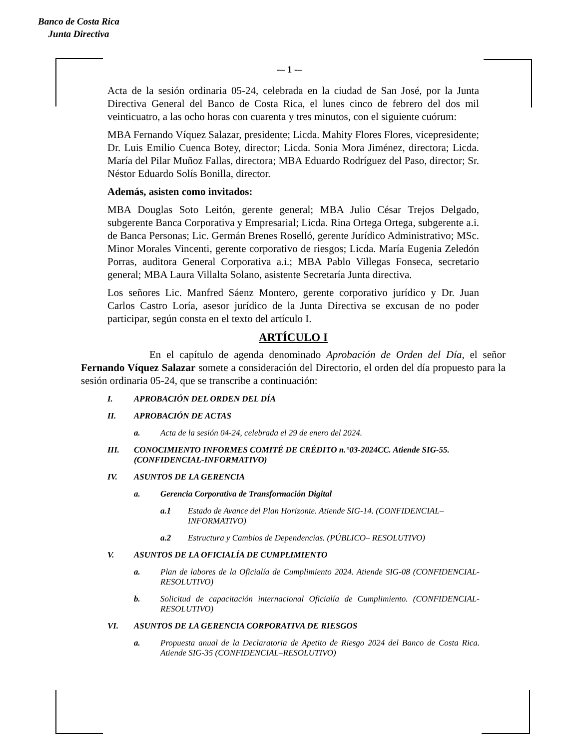Banco de Costa Rica
Junta Directiva
-– 1 -–
Acta de la sesión ordinaria 05-24, celebrada en la ciudad de San José, por la Junta Directiva General del Banco de Costa Rica, el lunes cinco de febrero del dos mil veinticuatro, a las ocho horas con cuarenta y tres minutos, con el siguiente cuórum:
MBA Fernando Víquez Salazar, presidente; Licda. Mahity Flores Flores, vicepresidente; Dr. Luis Emilio Cuenca Botey, director; Licda. Sonia Mora Jiménez, directora; Licda. María del Pilar Muñoz Fallas, directora; MBA Eduardo Rodríguez del Paso, director; Sr. Néstor Eduardo Solís Bonilla, director.
Además, asisten como invitados:
MBA Douglas Soto Leitón, gerente general; MBA Julio César Trejos Delgado, subgerente Banca Corporativa y Empresarial; Licda. Rina Ortega Ortega, subgerente a.i. de Banca Personas; Lic. Germán Brenes Roselló, gerente Jurídico Administrativo; MSc. Minor Morales Vincenti, gerente corporativo de riesgos; Licda. María Eugenia Zeledón Porras, auditora General Corporativa a.i.; MBA Pablo Villegas Fonseca, secretario general; MBA Laura Villalta Solano, asistente Secretaría Junta directiva.
Los señores Lic. Manfred Sáenz Montero, gerente corporativo jurídico y Dr. Juan Carlos Castro Loría, asesor jurídico de la Junta Directiva se excusan de no poder participar, según consta en el texto del artículo I.
ARTÍCULO I
En el capítulo de agenda denominado Aprobación de Orden del Día, el señor Fernando Víquez Salazar somete a consideración del Directorio, el orden del día propuesto para la sesión ordinaria 05-24, que se transcribe a continuación:
I. APROBACIÓN DEL ORDEN DEL DÍA
II. APROBACIÓN DE ACTAS
a. Acta de la sesión 04-24, celebrada el 29 de enero del 2024.
III. CONOCIMIENTO INFORMES COMITÉ DE CRÉDITO n.°03-2024CC. Atiende SIG-55. (CONFIDENCIAL-INFORMATIVO)
IV. ASUNTOS DE LA GERENCIA
a. Gerencia Corporativa de Transformación Digital
a.1 Estado de Avance del Plan Horizonte. Atiende SIG-14. (CONFIDENCIAL–INFORMATIVO)
a.2 Estructura y Cambios de Dependencias. (PÚBLICO– RESOLUTIVO)
V. ASUNTOS DE LA OFICIALÍA DE CUMPLIMIENTO
a. Plan de labores de la Oficialía de Cumplimiento 2024. Atiende SIG-08 (CONFIDENCIAL-RESOLUTIVO)
b. Solicitud de capacitación internacional Oficialía de Cumplimiento. (CONFIDENCIAL-RESOLUTIVO)
VI. ASUNTOS DE LA GERENCIA CORPORATIVA DE RIESGOS
a. Propuesta anual de la Declaratoria de Apetito de Riesgo 2024 del Banco de Costa Rica. Atiende SIG-35 (CONFIDENCIAL–RESOLUTIVO)